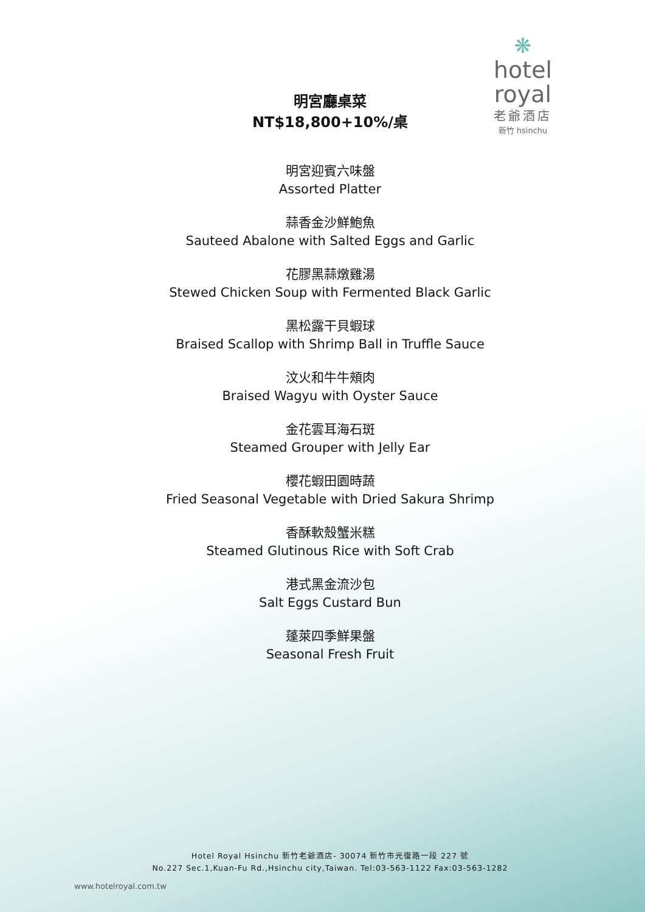❋
hotel royal
老爺酒店
新竹 hsinchu
明宮廳桌菜
NT$18,800+10%/桌
明宮迎賓六味盤
Assorted Platter
蒜香金沙鮮鮑魚
Sauteed Abalone with Salted Eggs and Garlic
花膠黑蒜燉雞湯
Stewed Chicken Soup with Fermented Black Garlic
黑松露干貝蝦球
Braised Scallop with Shrimp Ball in Truffle Sauce
汶火和牛牛頰肉
Braised Wagyu with Oyster Sauce
金花雲耳海石斑
Steamed Grouper with Jelly Ear
櫻花蝦田園時蔬
Fried Seasonal Vegetable with Dried Sakura Shrimp
香酥軟殼蟹米糕
Steamed Glutinous Rice with Soft Crab
港式黑金流沙包
Salt Eggs Custard Bun
蓬萊四季鮮果盤
Seasonal Fresh Fruit
Hotel Royal Hsinchu 新竹老爺酒店- 30074 新竹市光復路一段 227 號
No.227 Sec.1,Kuan-Fu Rd.,Hsinchu city,Taiwan. Tel:03-563-1122 Fax:03-563-1282
www.hotelroyal.com.tw